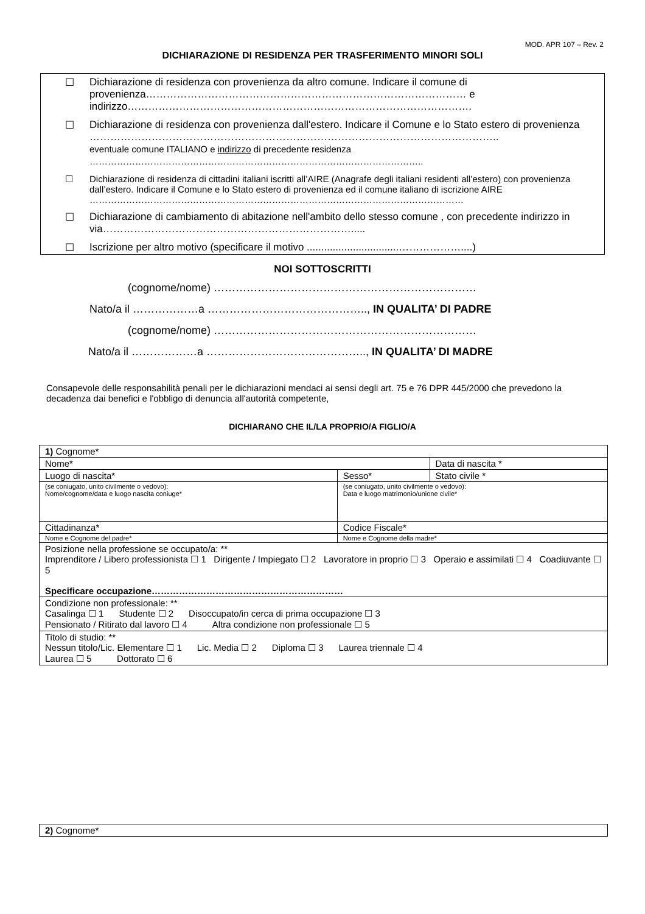MOD. APR 107 – Rev. 2
DICHIARAZIONE DI RESIDENZA PER TRASFERIMENTO MINORI SOLI
☐ Dichiarazione di residenza con provenienza da altro comune. Indicare il comune di provenienza………………………………………………………………………………… e indirizzo……………………………………………………………………………………….
☐ Dichiarazione di residenza con provenienza dall'estero. Indicare il Comune e lo Stato estero di provenienza
………………………………………………………………………………………………………..
eventuale comune ITALIANO e indirizzo di precedente residenza
………………………………………………………………………………………………..
☐ Dichiarazione di residenza di cittadini italiani iscritti all’AIRE (Anagrafe degli italiani residenti all’estero) con provenienza dall’estero. Indicare il Comune e lo Stato estero di provenienza ed il comune italiano di iscrizione AIRE
……………………………………………………………………………………………………………
☐ Dichiarazione di cambiamento di abitazione nell'ambito dello stesso comune , con precedente indirizzo in via……………………………………………………………….....
☐ Iscrizione per altro motivo (specificare il motivo ................................………………....)
NOI SOTTOSCRITTI
(cognome/nome) ………………………………………………………………
Nato/a il ………………a …………………………………….., IN QUALITA’ DI PADRE
(cognome/nome) ………………………………………………………………
Nato/a il ………………a …………………………………….., IN QUALITA’ DI MADRE
Consapevole delle responsabilità penali per le dichiarazioni mendaci ai sensi degli art. 75 e 76 DPR 445/2000 che prevedono la decadenza dai benefici e l'obbligo di denuncia all'autorità competente,
DICHIARANO CHE IL/LA PROPRIO/A FIGLIO/A
| 1) Cognome* | | |
| Nome* | | Data di nascita * |
| Luogo di nascita* | Sesso* | Stato civile * |
| (se coniugato, unito civilmente o vedovo): Nome/cognome/data e luogo nascita coniuge* | (se coniugato, unito civilmente o vedovo): Data e luogo matrimonio/unione civile* | |
| Cittadinanza* | Codice Fiscale* | |
| Nome e Cognome del padre* | Nome e Cognome della madre* | |
| Posizione nella professione se occupato/a: ** Imprenditore / Libero professionista ☐ 1 Dirigente / Impiegato ☐ 2 Lavoratore in proprio ☐ 3 Operaio e assimilati ☐ 4 Coadiuvante ☐ 5 Specificare occupazione……………………………………………………… | | |
| Condizione non professionale: ** Casalinga ☐ 1 Studente ☐ 2 Disoccupato/in cerca di prima occupazione ☐ 3 Pensionato / Ritirato dal lavoro ☐ 4 Altra condizione non professionale ☐ 5 | | |
| Titolo di studio: ** Nessun titolo/Lic. Elementare ☐ 1 Lic. Media ☐ 2 Diploma ☐ 3 Laurea triennale ☐ 4 Laurea ☐ 5 Dottorato ☐ 6 | | |
| 2) Cognome* |